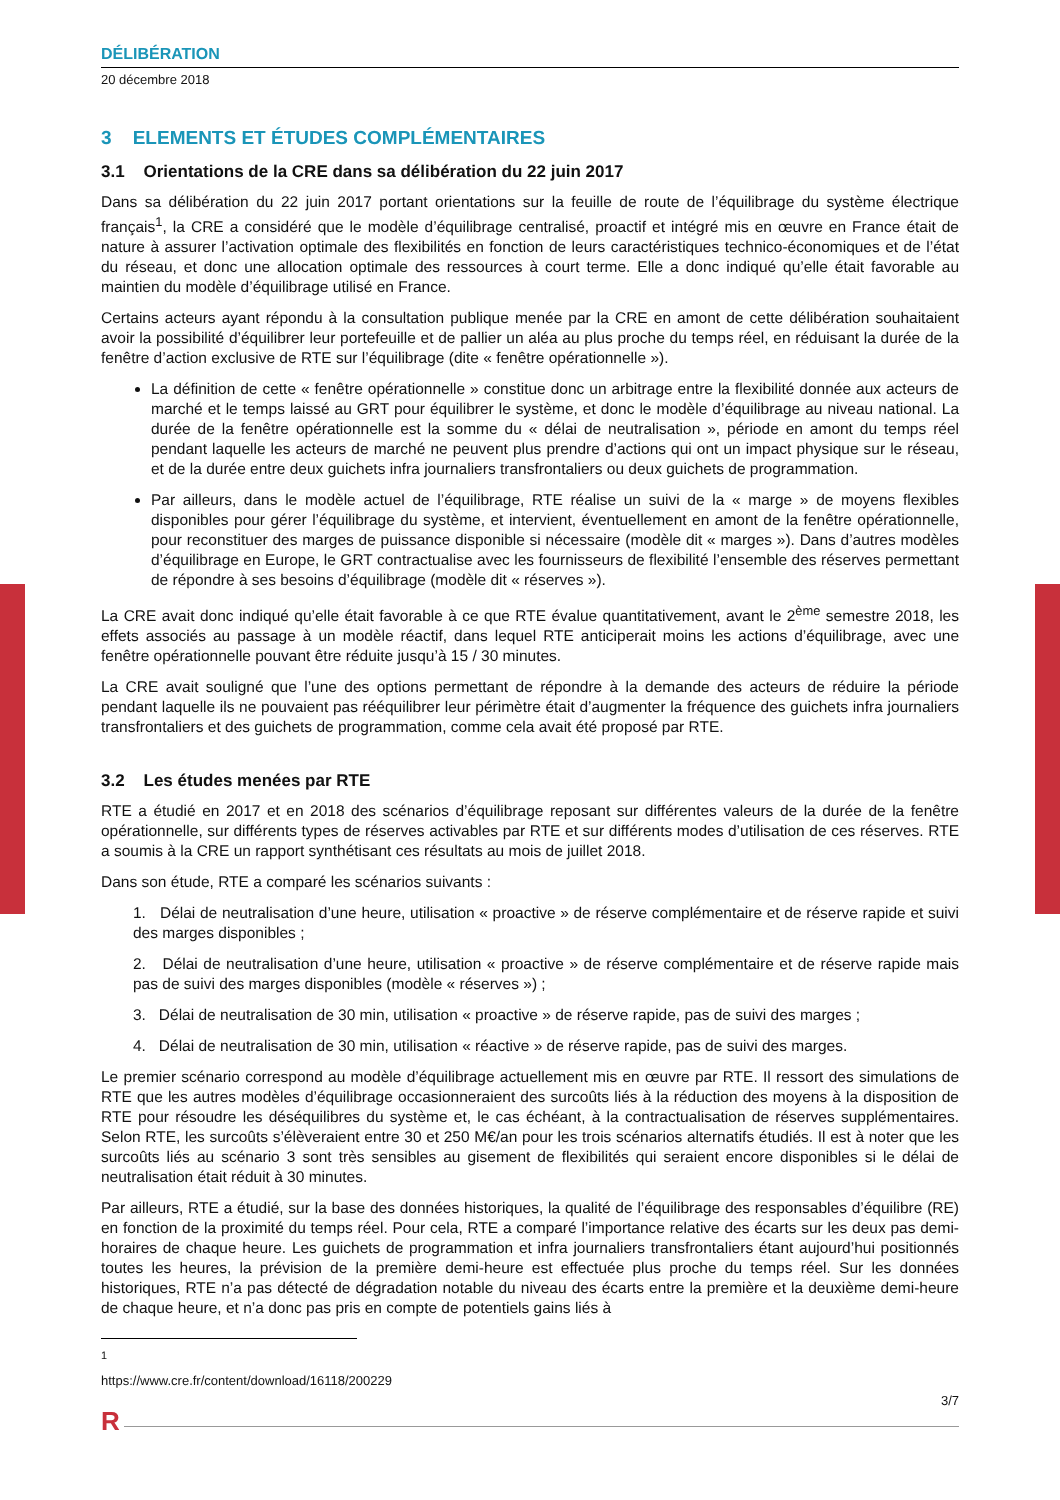DÉLIBÉRATION
20 décembre 2018
3 ELEMENTS ET ÉTUDES COMPLÉMENTAIRES
3.1 Orientations de la CRE dans sa délibération du 22 juin 2017
Dans sa délibération du 22 juin 2017 portant orientations sur la feuille de route de l’équilibrage du système électrique français<sup>1</sup>, la CRE a considéré que le modèle d’équilibrage centralisé, proactif et intégré mis en œuvre en France était de nature à assurer l’activation optimale des flexibilités en fonction de leurs caractéristiques technico-économiques et de l’état du réseau, et donc une allocation optimale des ressources à court terme. Elle a donc indiqué qu’elle était favorable au maintien du modèle d’équilibrage utilisé en France.
Certains acteurs ayant répondu à la consultation publique menée par la CRE en amont de cette délibération souhaitaient avoir la possibilité d’équilibrer leur portefeuille et de pallier un aléa au plus proche du temps réel, en réduisant la durée de la fenêtre d’action exclusive de RTE sur l’équilibrage (dite « fenêtre opérationnelle »).
La définition de cette « fenêtre opérationnelle » constitue donc un arbitrage entre la flexibilité donnée aux acteurs de marché et le temps laissé au GRT pour équilibrer le système, et donc le modèle d’équilibrage au niveau national. La durée de la fenêtre opérationnelle est la somme du « délai de neutralisation », période en amont du temps réel pendant laquelle les acteurs de marché ne peuvent plus prendre d’actions qui ont un impact physique sur le réseau, et de la durée entre deux guichets infra journaliers transfrontaliers ou deux guichets de programmation.
Par ailleurs, dans le modèle actuel de l’équilibrage, RTE réalise un suivi de la « marge » de moyens flexibles disponibles pour gérer l’équilibrage du système, et intervient, éventuellement en amont de la fenêtre opérationnelle, pour reconstituer des marges de puissance disponible si nécessaire (modèle dit « marges »). Dans d’autres modèles d’équilibrage en Europe, le GRT contractualise avec les fournisseurs de flexibilité l’ensemble des réserves permettant de répondre à ses besoins d’équilibrage (modèle dit « réserves »).
La CRE avait donc indiqué qu’elle était favorable à ce que RTE évalue quantitativement, avant le 2<sup>ème</sup> semestre 2018, les effets associés au passage à un modèle réactif, dans lequel RTE anticiperait moins les actions d’équilibrage, avec une fenêtre opérationnelle pouvant être réduite jusqu’à 15 / 30 minutes.
La CRE avait souligné que l’une des options permettant de répondre à la demande des acteurs de réduire la période pendant laquelle ils ne pouvaient pas rééquilibrer leur périmètre était d’augmenter la fréquence des guichets infra journaliers transfrontaliers et des guichets de programmation, comme cela avait été proposé par RTE.
3.2 Les études menées par RTE
RTE a étudié en 2017 et en 2018 des scénarios d’équilibrage reposant sur différentes valeurs de la durée de la fenêtre opérationnelle, sur différents types de réserves activables par RTE et sur différents modes d’utilisation de ces réserves. RTE a soumis à la CRE un rapport synthétisant ces résultats au mois de juillet 2018.
Dans son étude, RTE a comparé les scénarios suivants :
1. Délai de neutralisation d’une heure, utilisation « proactive » de réserve complémentaire et de réserve rapide et suivi des marges disponibles ;
2. Délai de neutralisation d’une heure, utilisation « proactive » de réserve complémentaire et de réserve rapide mais pas de suivi des marges disponibles (modèle « réserves ») ;
3. Délai de neutralisation de 30 min, utilisation « proactive » de réserve rapide, pas de suivi des marges ;
4. Délai de neutralisation de 30 min, utilisation « réactive » de réserve rapide, pas de suivi des marges.
Le premier scénario correspond au modèle d’équilibrage actuellement mis en œuvre par RTE. Il ressort des simulations de RTE que les autres modèles d’équilibrage occasionneraient des surcoûts liés à la réduction des moyens à la disposition de RTE pour résoudre les déséquilibres du système et, le cas échéant, à la contractualisation de réserves supplémentaires. Selon RTE, les surcoûts s’élèveraient entre 30 et 250 M€/an pour les trois scénarios alternatifs étudiés. Il est à noter que les surcoûts liés au scénario 3 sont très sensibles au gisement de flexibilités qui seraient encore disponibles si le délai de neutralisation était réduit à 30 minutes.
Par ailleurs, RTE a étudié, sur la base des données historiques, la qualité de l’équilibrage des responsables d’équilibre (RE) en fonction de la proximité du temps réel. Pour cela, RTE a comparé l’importance relative des écarts sur les deux pas demi-horaires de chaque heure. Les guichets de programmation et infra journaliers transfrontaliers étant aujourd’hui positionnés toutes les heures, la prévision de la première demi-heure est effectuée plus proche du temps réel. Sur les données historiques, RTE n’a pas détecté de dégradation notable du niveau des écarts entre la première et la deuxième demi-heure de chaque heure, et n’a donc pas pris en compte de potentiels gains liés à
<sup>1</sup> https://www.cre.fr/content/download/16118/200229
3/7
R